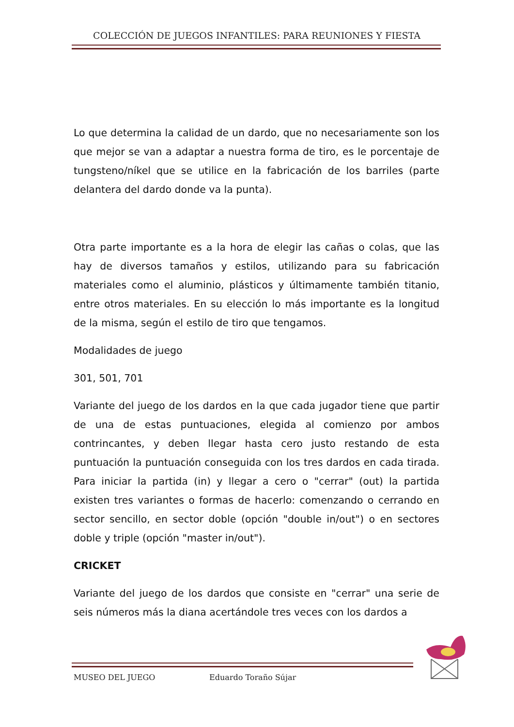COLECCIÓN DE JUEGOS INFANTILES: PARA REUNIONES Y FIESTA
Lo que determina la calidad de un dardo, que no necesariamente son los que mejor se van a adaptar a nuestra forma de tiro, es le porcentaje de tungsteno/níkel que se utilice en la fabricación de los barriles (parte delantera del dardo donde va la punta).
Otra parte importante es a la hora de elegir las cañas o colas, que las hay de diversos tamaños y estilos, utilizando para su fabricación materiales como el aluminio, plásticos y últimamente también titanio, entre otros materiales. En su elección lo más importante es la longitud de la misma, según el estilo de tiro que tengamos.
Modalidades de juego
301, 501, 701
Variante del juego de los dardos en la que cada jugador tiene que partir de una de estas puntuaciones, elegida al comienzo por ambos contrincantes, y deben llegar hasta cero justo restando de esta puntuación la puntuación conseguida con los tres dardos en cada tirada. Para iniciar la partida (in) y llegar a cero o "cerrar" (out) la partida existen tres variantes o formas de hacerlo: comenzando o cerrando en sector sencillo, en sector doble (opción "double in/out") o en sectores doble y triple (opción "master in/out").
CRICKET
Variante del juego de los dardos que consiste en "cerrar" una serie de seis números más la diana acertándole tres veces con los dardos a
MUSEO DEL JUEGO Eduardo Toraño Sújar